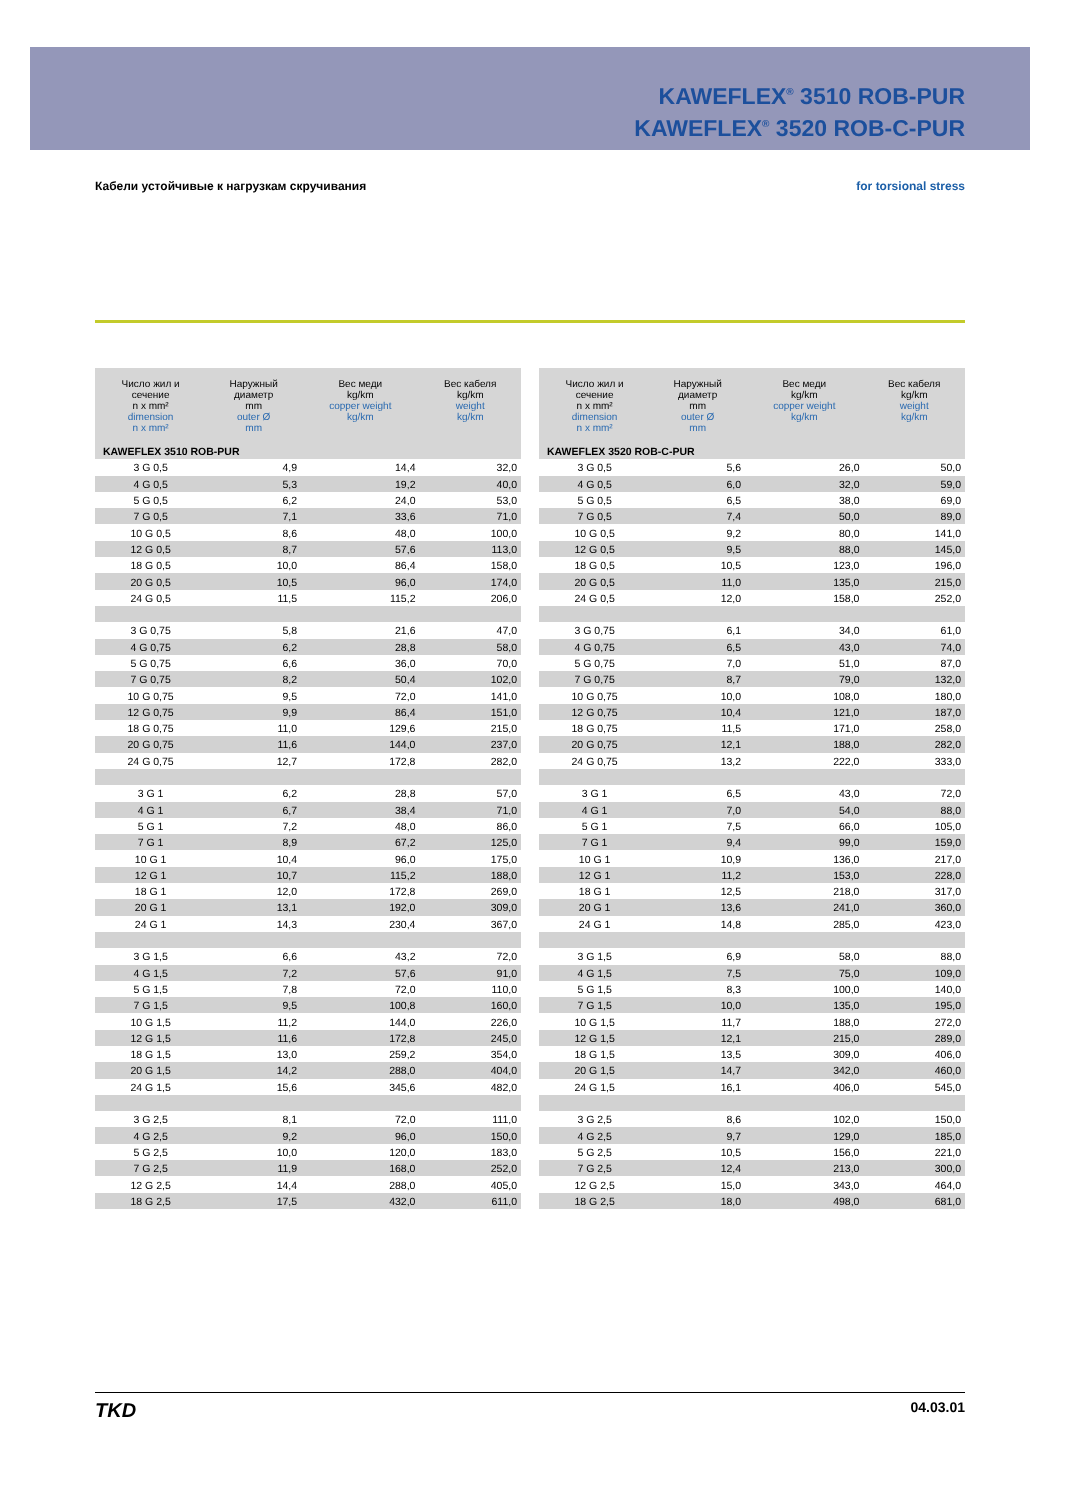KAWEFLEX<sup>®</sup> 3510 ROB-PUR
KAWEFLEX<sup>®</sup> 3520 ROB-C-PUR
Кабели устойчивые к нагрузкам скручивания for torsional stress
| Число жил и сечение n x mm² dimension n x mm² | Наружный диаметр mm outer Ø mm | Вес меди kg/km copper weight kg/km | Вес кабеля kg/km weight kg/km |
| --- | --- | --- | --- |
| KAWEFLEX 3510 ROB-PUR | | | |
| 3 G 0,5 | 4,9 | 14,4 | 32,0 |
| 4 G 0,5 | 5,3 | 19,2 | 40,0 |
| 5 G 0,5 | 6,2 | 24,0 | 53,0 |
| 7 G 0,5 | 7,1 | 33,6 | 71,0 |
| 10 G 0,5 | 8,6 | 48,0 | 100,0 |
| 12 G 0,5 | 8,7 | 57,6 | 113,0 |
| 18 G 0,5 | 10,0 | 86,4 | 158,0 |
| 20 G 0,5 | 10,5 | 96,0 | 174,0 |
| 24 G 0,5 | 11,5 | 115,2 | 206,0 |
| 3 G 0,75 | 5,8 | 21,6 | 47,0 |
| 4 G 0,75 | 6,2 | 28,8 | 58,0 |
| 5 G 0,75 | 6,6 | 36,0 | 70,0 |
| 7 G 0,75 | 8,2 | 50,4 | 102,0 |
| 10 G 0,75 | 9,5 | 72,0 | 141,0 |
| 12 G 0,75 | 9,9 | 86,4 | 151,0 |
| 18 G 0,75 | 11,0 | 129,6 | 215,0 |
| 20 G 0,75 | 11,6 | 144,0 | 237,0 |
| 24 G 0,75 | 12,7 | 172,8 | 282,0 |
| 3 G 1 | 6,2 | 28,8 | 57,0 |
| 4 G 1 | 6,7 | 38,4 | 71,0 |
| 5 G 1 | 7,2 | 48,0 | 86,0 |
| 7 G 1 | 8,9 | 67,2 | 125,0 |
| 10 G 1 | 10,4 | 96,0 | 175,0 |
| 12 G 1 | 10,7 | 115,2 | 188,0 |
| 18 G 1 | 12,0 | 172,8 | 269,0 |
| 20 G 1 | 13,1 | 192,0 | 309,0 |
| 24 G 1 | 14,3 | 230,4 | 367,0 |
| 3 G 1,5 | 6,6 | 43,2 | 72,0 |
| 4 G 1,5 | 7,2 | 57,6 | 91,0 |
| 5 G 1,5 | 7,8 | 72,0 | 110,0 |
| 7 G 1,5 | 9,5 | 100,8 | 160,0 |
| 10 G 1,5 | 11,2 | 144,0 | 226,0 |
| 12 G 1,5 | 11,6 | 172,8 | 245,0 |
| 18 G 1,5 | 13,0 | 259,2 | 354,0 |
| 20 G 1,5 | 14,2 | 288,0 | 404,0 |
| 24 G 1,5 | 15,6 | 345,6 | 482,0 |
| 3 G 2,5 | 8,1 | 72,0 | 111,0 |
| 4 G 2,5 | 9,2 | 96,0 | 150,0 |
| 5 G 2,5 | 10,0 | 120,0 | 183,0 |
| 7 G 2,5 | 11,9 | 168,0 | 252,0 |
| 12 G 2,5 | 14,4 | 288,0 | 405,0 |
| 18 G 2,5 | 17,5 | 432,0 | 611,0 |
| Число жил и сечение n x mm² dimension n x mm² | Наружный диаметр mm outer Ø mm | Вес меди kg/km copper weight kg/km | Вес кабеля kg/km weight kg/km |
| --- | --- | --- | --- |
| KAWEFLEX 3520 ROB-C-PUR | | | |
| 3 G 0,5 | 5,6 | 26,0 | 50,0 |
| 4 G 0,5 | 6,0 | 32,0 | 59,0 |
| 5 G 0,5 | 6,5 | 38,0 | 69,0 |
| 7 G 0,5 | 7,4 | 50,0 | 89,0 |
| 10 G 0,5 | 9,2 | 80,0 | 141,0 |
| 12 G 0,5 | 9,5 | 88,0 | 145,0 |
| 18 G 0,5 | 10,5 | 123,0 | 196,0 |
| 20 G 0,5 | 11,0 | 135,0 | 215,0 |
| 24 G 0,5 | 12,0 | 158,0 | 252,0 |
| 3 G 0,75 | 6,1 | 34,0 | 61,0 |
| 4 G 0,75 | 6,5 | 43,0 | 74,0 |
| 5 G 0,75 | 7,0 | 51,0 | 87,0 |
| 7 G 0,75 | 8,7 | 79,0 | 132,0 |
| 10 G 0,75 | 10,0 | 108,0 | 180,0 |
| 12 G 0,75 | 10,4 | 121,0 | 187,0 |
| 18 G 0,75 | 11,5 | 171,0 | 258,0 |
| 20 G 0,75 | 12,1 | 188,0 | 282,0 |
| 24 G 0,75 | 13,2 | 222,0 | 333,0 |
| 3 G 1 | 6,5 | 43,0 | 72,0 |
| 4 G 1 | 7,0 | 54,0 | 88,0 |
| 5 G 1 | 7,5 | 66,0 | 105,0 |
| 7 G 1 | 9,4 | 99,0 | 159,0 |
| 10 G 1 | 10,9 | 136,0 | 217,0 |
| 12 G 1 | 11,2 | 153,0 | 228,0 |
| 18 G 1 | 12,5 | 218,0 | 317,0 |
| 20 G 1 | 13,6 | 241,0 | 360,0 |
| 24 G 1 | 14,8 | 285,0 | 423,0 |
| 3 G 1,5 | 6,9 | 58,0 | 88,0 |
| 4 G 1,5 | 7,5 | 75,0 | 109,0 |
| 5 G 1,5 | 8,3 | 100,0 | 140,0 |
| 7 G 1,5 | 10,0 | 135,0 | 195,0 |
| 10 G 1,5 | 11,7 | 188,0 | 272,0 |
| 12 G 1,5 | 12,1 | 215,0 | 289,0 |
| 18 G 1,5 | 13,5 | 309,0 | 406,0 |
| 20 G 1,5 | 14,7 | 342,0 | 460,0 |
| 24 G 1,5 | 16,1 | 406,0 | 545,0 |
| 3 G 2,5 | 8,6 | 102,0 | 150,0 |
| 4 G 2,5 | 9,7 | 129,0 | 185,0 |
| 5 G 2,5 | 10,5 | 156,0 | 221,0 |
| 7 G 2,5 | 12,4 | 213,0 | 300,0 |
| 12 G 2,5 | 15,0 | 343,0 | 464,0 |
| 18 G 2,5 | 18,0 | 498,0 | 681,0 |
TKD 04.03.01